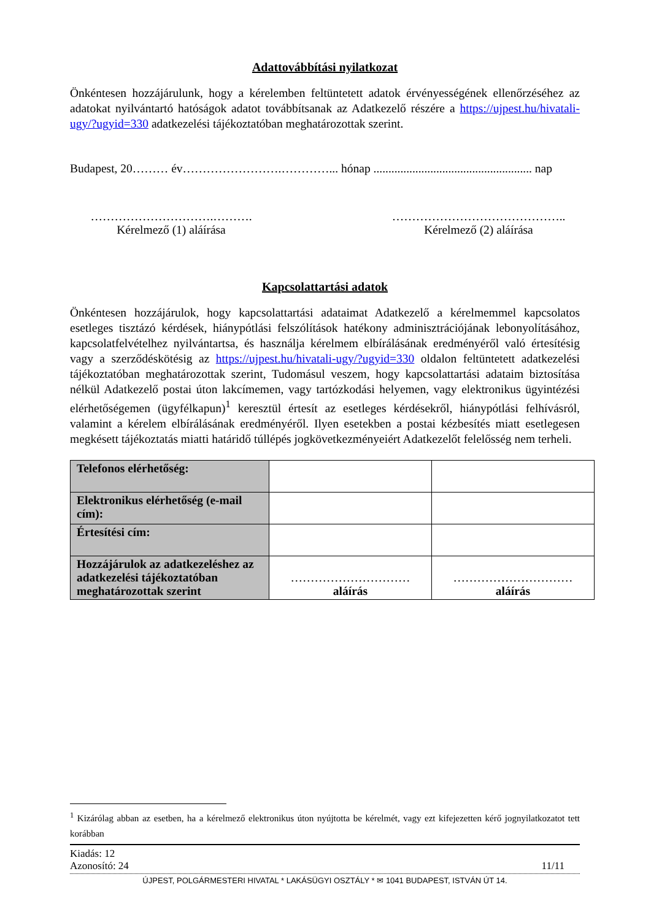Adattovábbítási nyilatkozat
Önkéntesen hozzájárulunk, hogy a kérelemben feltüntetett adatok érvényességének ellenőrzéséhez az adatokat nyilvántartó hatóságok adatot továbbítsanak az Adatkezelő részére a https://ujpest.hu/hivatali-ugy/?ugyid=330 adatkezelési tájékoztatóban meghatározottak szerint.
Budapest, 20……… év…………………….…………... hónap ..................................................... nap
………………………….……….
Kérelmező (1) aláírása
……………………………………..
Kérelmező (2) aláírása
Kapcsolattartási adatok
Önkéntesen hozzájárulok, hogy kapcsolattartási adataimat Adatkezelő a kérelmemmel kapcsolatos esetleges tisztázó kérdések, hiánypótlási felszólítások hatékony adminisztrációjának lebonyolításához, kapcsolatfelvételhez nyilvántartsa, és használja kérelmem elbírálásának eredményéről való értesítésig vagy a szerződéskötésig az https://ujpest.hu/hivatali-ugy/?ugyid=330 oldalon feltüntetett adatkezelési tájékoztatóban meghatározottak szerint, Tudomásul veszem, hogy kapcsolattartási adataim biztosítása nélkül Adatkezelő postai úton lakcímemen, vagy tartózkodási helyemen, vagy elektronikus ügyintézési elérhetőségemen (ügyfélkapun)<sup>1</sup> keresztül értesít az esetleges kérdésekről, hiánypótlási felhívásról, valamint a kérelem elbírálásának eredményéről. Ilyen esetekben a postai kézbesítés miatt esetlegesen megkésett tájékoztatás miatti határidő túllépés jogkövetkezményeiért Adatkezelőt felelősség nem terheli.
| Telefonos elérhetőség: | | |
| Elektronikus elérhetőség (e-mail cím): | | |
| Értesítési cím: | | |
| Hozzájárulok az adatkezeléshez az adatkezelési tájékoztatóban meghatározottak szerint | ………………………… aláírás | ………………………… aláírás |
<sup>1</sup> Kizárólag abban az esetben, ha a kérelmező elektronikus úton nyújtotta be kérelmét, vagy ezt kifejezetten kérő jognyilatkozatot tett korábban
Kiadás: 12
Azonosító: 24 11/11
ÚJPEST, POLGÁRMESTERI HIVATAL * LAKÁSÜGYI OSZTÁLY * ✉ 1041 BUDAPEST, ISTVÁN ÚT 14.